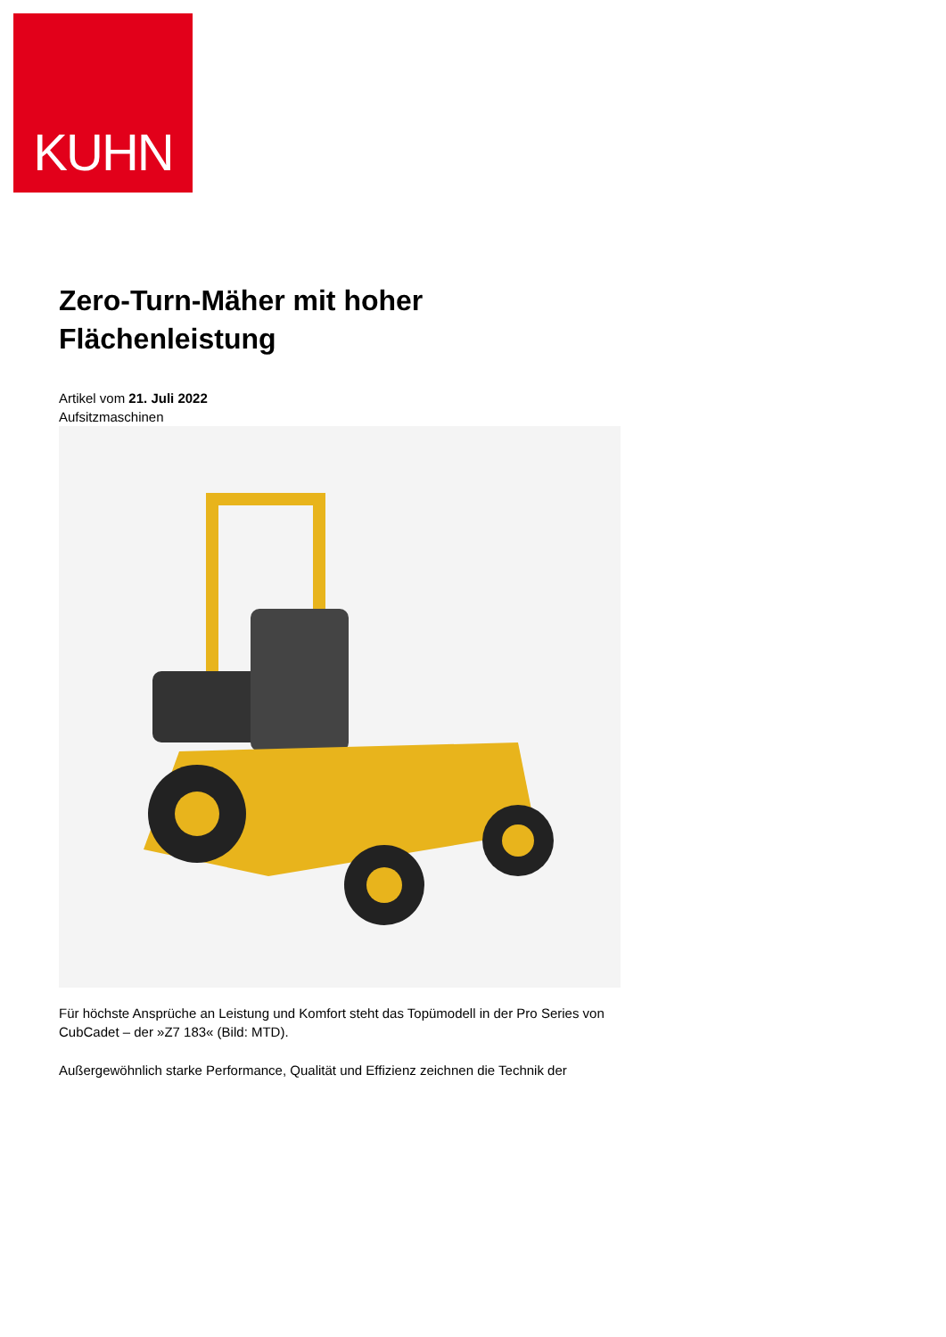KUHN
Zero-Turn-Mäher mit hoher Flächenleistung
Artikel vom 21. Juli 2022
Aufsitzmaschinen
Für höchste Ansprüche an Leistung und Komfort steht das Topümodell in der Pro Series von CubCadet – der »Z7 183« (Bild: MTD).
Außergewöhnlich starke Performance, Qualität und Effizienz zeichnen die Technik der